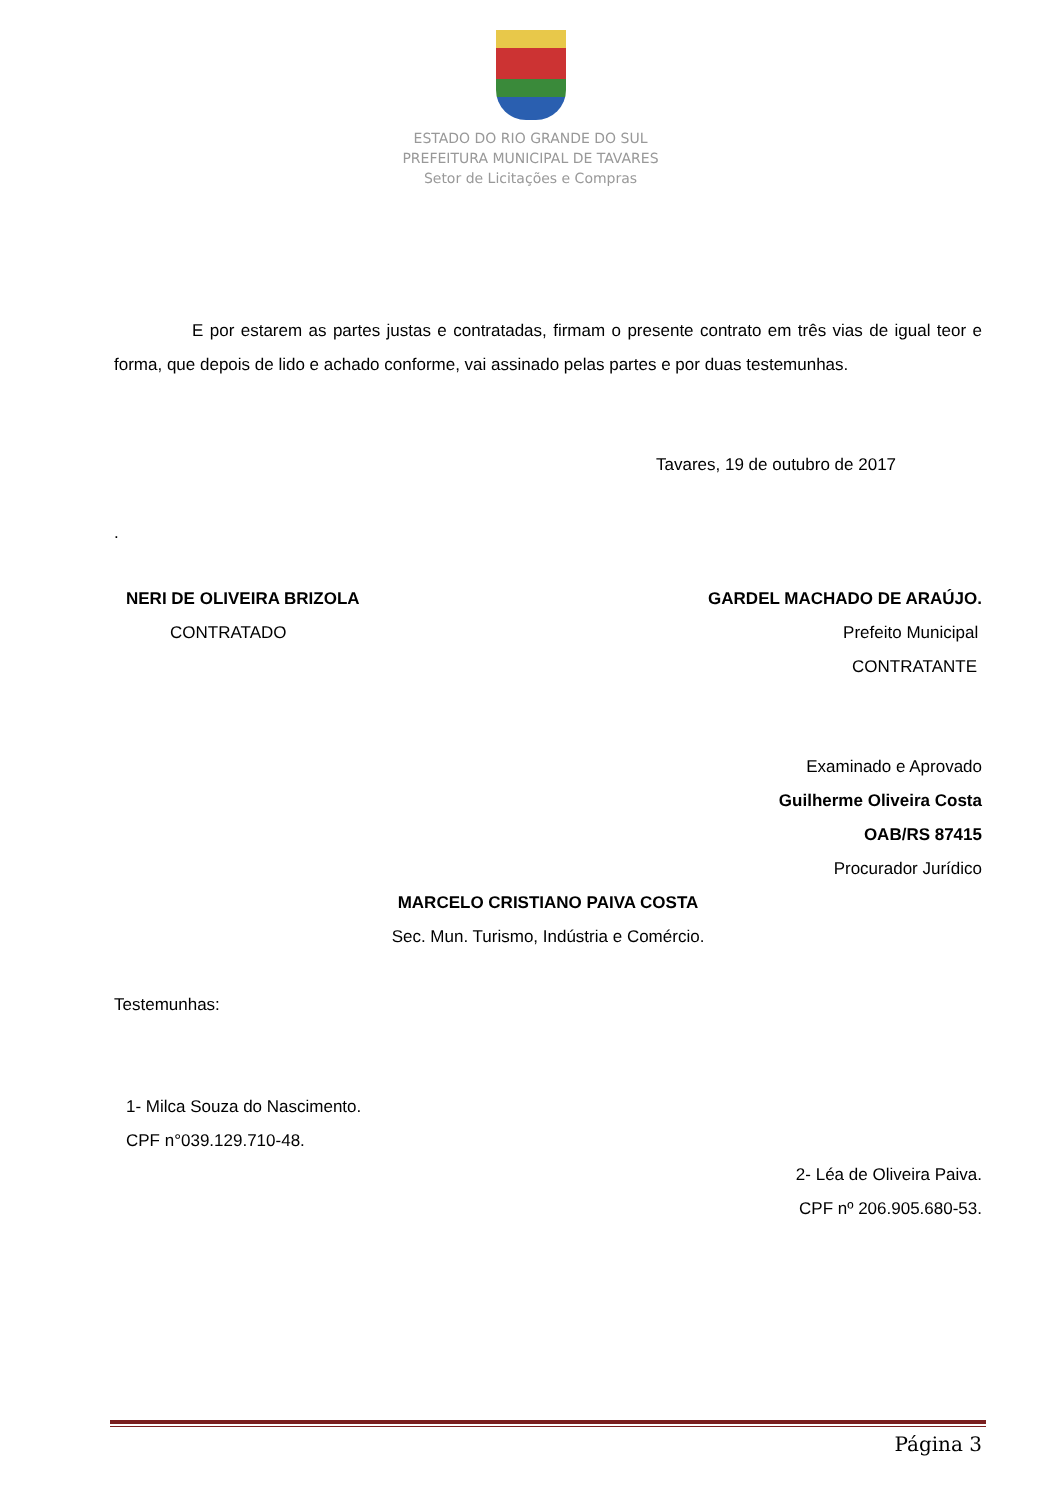ESTADO DO RIO GRANDE DO SUL
PREFEITURA MUNICIPAL DE TAVARES
Setor de Licitações e Compras
E por estarem as partes justas e contratadas, firmam o presente contrato em três vias de igual teor e forma, que depois de lido e achado conforme, vai assinado pelas partes e por duas testemunhas.
Tavares, 19 de outubro de 2017
.
NERI DE OLIVEIRA BRIZOLA
CONTRATADO
GARDEL MACHADO DE ARAÚJO.
Prefeito Municipal
CONTRATANTE
Examinado e Aprovado
Guilherme Oliveira Costa
OAB/RS 87415
Procurador Jurídico
MARCELO CRISTIANO PAIVA COSTA
Sec. Mun. Turismo, Indústria e Comércio.
Testemunhas:
1- Milca Souza do Nascimento.
CPF n°039.129.710-48.
2- Léa de Oliveira Paiva.
CPF nº 206.905.680-53.
Página 3